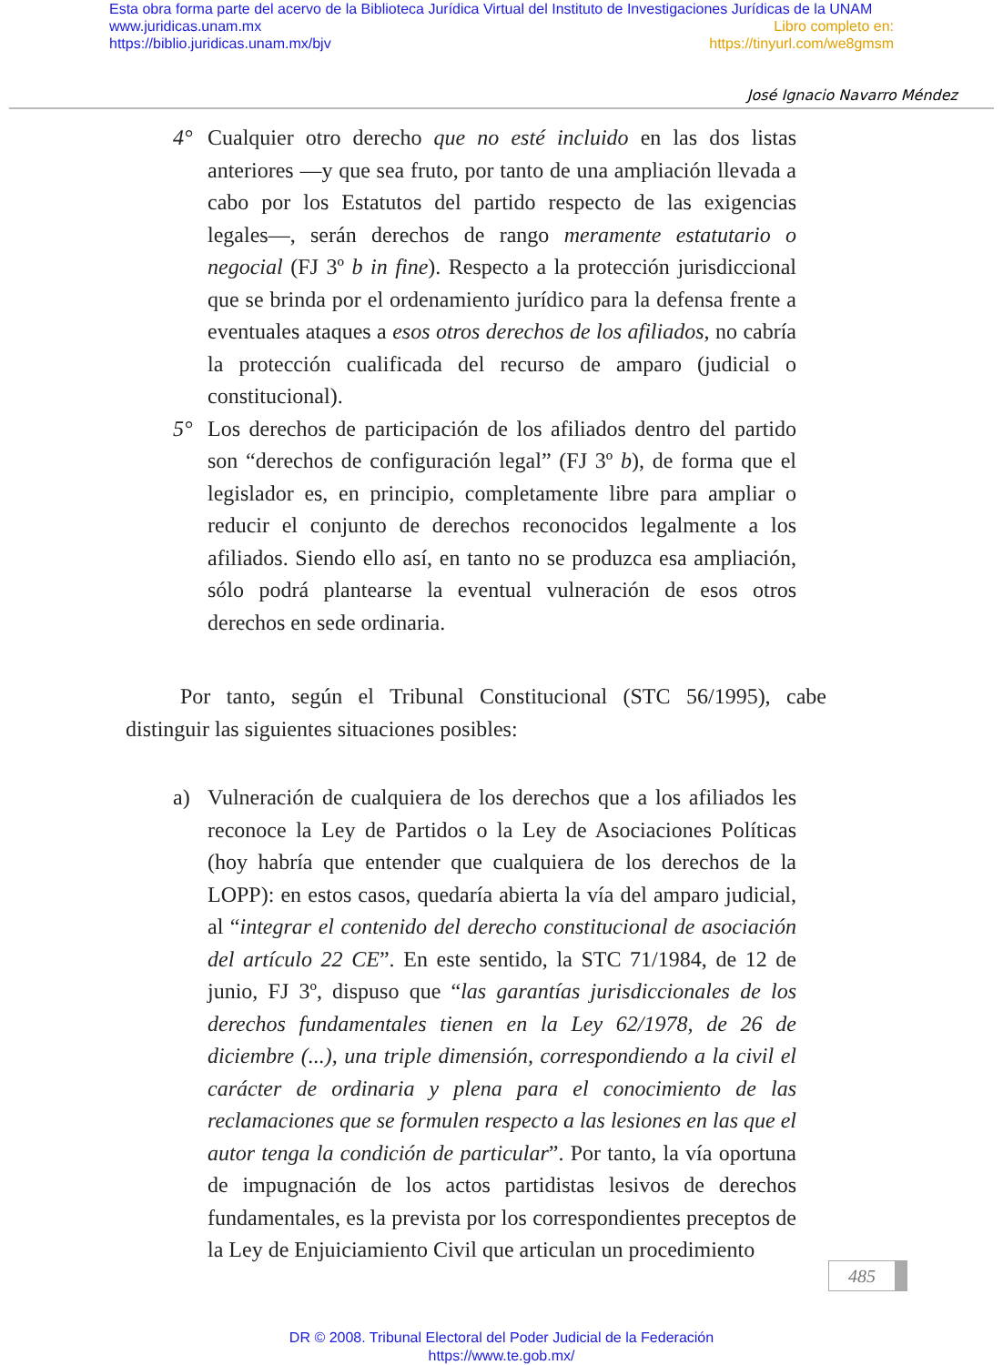Esta obra forma parte del acervo de la Biblioteca Jurídica Virtual del Instituto de Investigaciones Jurídicas de la UNAM
www.juridicas.unam.mx Libro completo en:
https://biblio.juridicas.unam.mx/bjv https://tinyurl.com/we8gmsm
José Ignacio Navarro Méndez
4° Cualquier otro derecho que no esté incluido en las dos listas anteriores —y que sea fruto, por tanto de una ampliación llevada a cabo por los Estatutos del partido respecto de las exigencias legales—, serán derechos de rango meramente estatutario o negocial (FJ 3º b in fine). Respecto a la protección jurisdiccional que se brinda por el ordenamiento jurídico para la defensa frente a eventuales ataques a esos otros derechos de los afiliados, no cabría la protección cualificada del recurso de amparo (judicial o constitucional).
5° Los derechos de participación de los afiliados dentro del partido son “derechos de configuración legal” (FJ 3º b), de forma que el legislador es, en principio, completamente libre para ampliar o reducir el conjunto de derechos reconocidos legalmente a los afiliados. Siendo ello así, en tanto no se produzca esa ampliación, sólo podrá plantearse la eventual vulneración de esos otros derechos en sede ordinaria.
Por tanto, según el Tribunal Constitucional (STC 56/1995), cabe distinguir las siguientes situaciones posibles:
a) Vulneración de cualquiera de los derechos que a los afiliados les reconoce la Ley de Partidos o la Ley de Asociaciones Políticas (hoy habría que entender que cualquiera de los derechos de la LOPP): en estos casos, quedaría abierta la vía del amparo judicial, al “integrar el contenido del derecho constitucional de asociación del artículo 22 CE”. En este sentido, la STC 71/1984, de 12 de junio, FJ 3º, dispuso que “las garantías jurisdiccionales de los derechos fundamentales tienen en la Ley 62/1978, de 26 de diciembre (...), una triple dimensión, correspondiendo a la civil el carácter de ordinaria y plena para el conocimiento de las reclamaciones que se formulen respecto a las lesiones en las que el autor tenga la condición de particular”. Por tanto, la vía oportuna de impugnación de los actos partidistas lesivos de derechos fundamentales, es la prevista por los correspondientes preceptos de la Ley de Enjuiciamiento Civil que articulan un procedimiento
485
DR © 2008. Tribunal Electoral del Poder Judicial de la Federación
https://www.te.gob.mx/